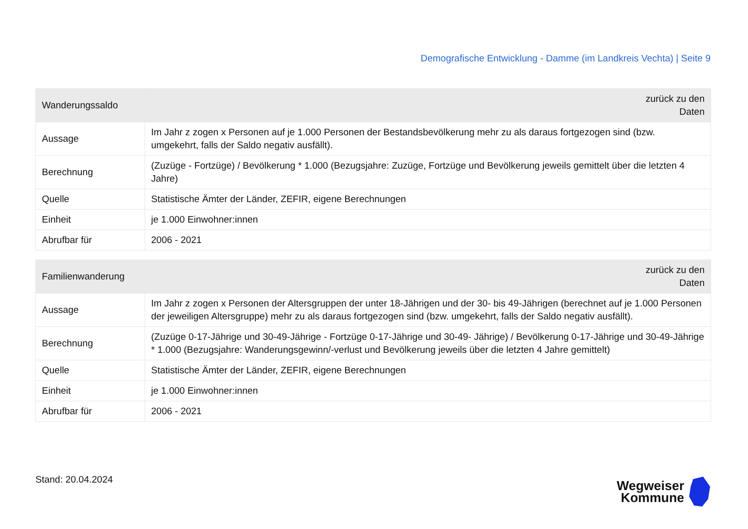Demografische Entwicklung - Damme (im Landkreis Vechta) | Seite 9
| Wanderungssaldo | zurück zu den Daten |
| --- | --- |
| Aussage | Im Jahr z zogen x Personen auf je 1.000 Personen der Bestandsbevölkerung mehr zu als daraus fortgezogen sind (bzw. umgekehrt, falls der Saldo negativ ausfällt). |
| Berechnung | (Zuzüge - Fortzüge) / Bevölkerung * 1.000 (Bezugsjahre: Zuzüge, Fortzüge und Bevölkerung jeweils gemittelt über die letzten 4 Jahre) |
| Quelle | Statistische Ämter der Länder, ZEFIR, eigene Berechnungen |
| Einheit | je 1.000 Einwohner:innen |
| Abrufbar für | 2006 - 2021 |
| Familienwanderung | zurück zu den Daten |
| --- | --- |
| Aussage | Im Jahr z zogen x Personen der Altersgruppen der unter 18-Jährigen und der 30- bis 49-Jährigen (berechnet auf je 1.000 Personen der jeweiligen Altersgruppe) mehr zu als daraus fortgezogen sind (bzw. umgekehrt, falls der Saldo negativ ausfällt). |
| Berechnung | (Zuzüge 0-17-Jährige und 30-49-Jährige - Fortzüge 0-17-Jährige und 30-49- Jährige) / Bevölkerung 0-17-Jährige und 30-49-Jährige * 1.000 (Bezugsjahre: Wanderungsgewinn/-verlust und Bevölkerung jeweils über die letzten 4 Jahre gemittelt) |
| Quelle | Statistische Ämter der Länder, ZEFIR, eigene Berechnungen |
| Einheit | je 1.000 Einwohner:innen |
| Abrufbar für | 2006 - 2021 |
Stand: 20.04.2024
Wegweiser
Kommune